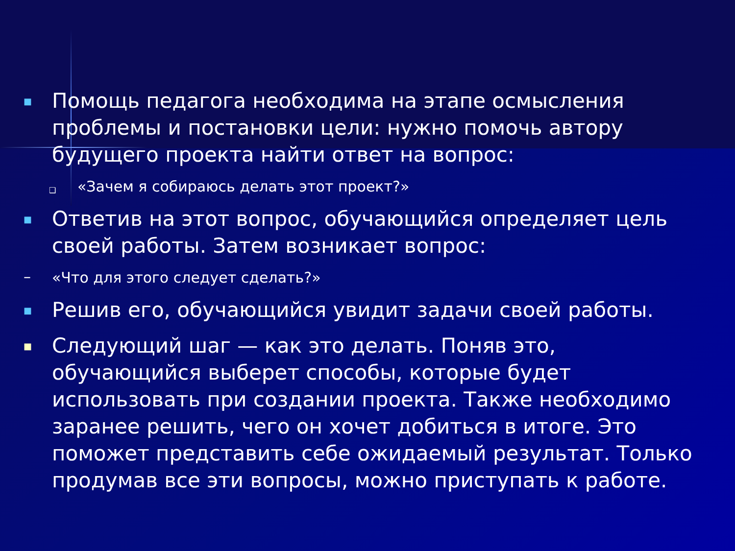■
Помощь педагога необходима на этапе осмысления проблемы и постановки цели: нужно помочь автору будущего проекта найти ответ на вопрос:
❑
«Зачем я собираюсь делать этот проект?»
■
Ответив на этот вопрос, обучающийся определяет цель своей работы. Затем возникает вопрос:
–
«Что для этого следует сделать?»
■
Решив его, обучающийся увидит задачи своей работы.
■
Следующий шаг — как это делать. Поняв это, обучающийся выберет способы, которые будет использовать при создании проекта. Также необходимо заранее решить, чего он хочет добиться в итоге. Это поможет представить себе ожидаемый результат. Только продумав все эти вопросы, можно приступать к работе.